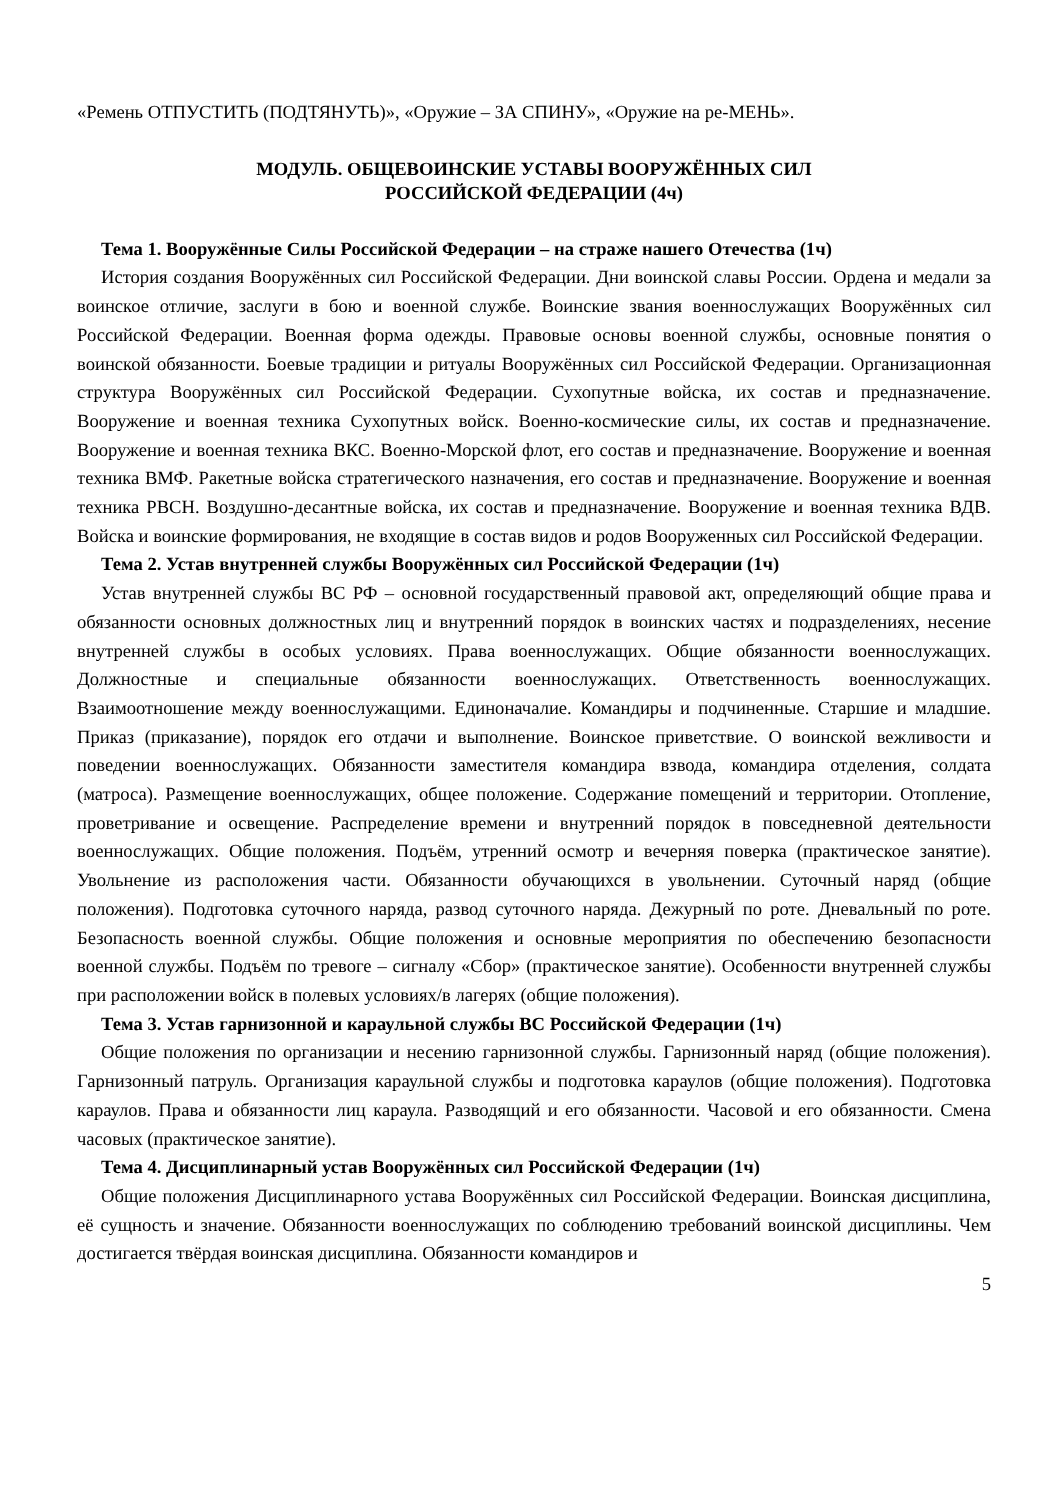«Ремень ОТПУСТИТЬ (ПОДТЯНУТЬ)», «Оружие – ЗА СПИНУ», «Оружие на ре-МЕНЬ».
МОДУЛЬ. ОБЩЕВОИНСКИЕ УСТАВЫ ВООРУЖЁННЫХ СИЛ
РОССИЙСКОЙ ФЕДЕРАЦИИ (4ч)
Тема 1. Вооружённые Силы Российской Федерации – на страже нашего Отечества (1ч)
История создания Вооружённых сил Российской Федерации. Дни воинской славы России. Ордена и медали за воинское отличие, заслуги в бою и военной службе. Воинские звания военнослужащих Вооружённых сил Российской Федерации. Военная форма одежды. Правовые основы военной службы, основные понятия о воинской обязанности. Боевые традиции и ритуалы Вооружённых сил Российской Федерации. Организационная структура Вооружённых сил Российской Федерации. Сухопутные войска, их состав и предназначение. Вооружение и военная техника Сухопутных войск. Военно-космические силы, их состав и предназначение. Вооружение и военная техника ВКС. Военно-Морской флот, его состав и предназначение. Вооружение и военная техника ВМФ. Ракетные войска стратегического назначения, его состав и предназначение. Вооружение и военная техника РВСН. Воздушно-десантные войска, их состав и предназначение. Вооружение и военная техника ВДВ. Войска и воинские формирования, не входящие в состав видов и родов Вооруженных сил Российской Федерации.
Тема 2. Устав внутренней службы Вооружённых сил Российской Федерации (1ч)
Устав внутренней службы ВС РФ – основной государственный правовой акт, определяющий общие права и обязанности основных должностных лиц и внутренний порядок в воинских частях и подразделениях, несение внутренней службы в особых условиях. Права военнослужащих. Общие обязанности военнослужащих. Должностные и специальные обязанности военнослужащих. Ответственность военнослужащих. Взаимоотношение между военнослужащими. Единоначалие. Командиры и подчиненные. Старшие и младшие. Приказ (приказание), порядок его отдачи и выполнение. Воинское приветствие. О воинской вежливости и поведении военнослужащих. Обязанности заместителя командира взвода, командира отделения, солдата (матроса). Размещение военнослужащих, общее положение. Содержание помещений и территории. Отопление, проветривание и освещение. Распределение времени и внутренний порядок в повседневной деятельности военнослужащих. Общие положения. Подъём, утренний осмотр и вечерняя поверка (практическое занятие). Увольнение из расположения части. Обязанности обучающихся в увольнении. Суточный наряд (общие положения). Подготовка суточного наряда, развод суточного наряда. Дежурный по роте. Дневальный по роте. Безопасность военной службы. Общие положения и основные мероприятия по обеспечению безопасности военной службы. Подъём по тревоге – сигналу «Сбор» (практическое занятие). Особенности внутренней службы при расположении войск в полевых условиях/в лагерях (общие положения).
Тема 3. Устав гарнизонной и караульной службы ВС Российской Федерации (1ч)
Общие положения по организации и несению гарнизонной службы. Гарнизонный наряд (общие положения). Гарнизонный патруль. Организация караульной службы и подготовка караулов (общие положения). Подготовка караулов. Права и обязанности лиц караула. Разводящий и его обязанности. Часовой и его обязанности. Смена часовых (практическое занятие).
Тема 4. Дисциплинарный устав Вооружённых сил Российской Федерации (1ч)
Общие положения Дисциплинарного устава Вооружённых сил Российской Федерации. Воинская дисциплина, её сущность и значение. Обязанности военнослужащих по соблюдению требований воинской дисциплины. Чем достигается твёрдая воинская дисциплина. Обязанности командиров и
5